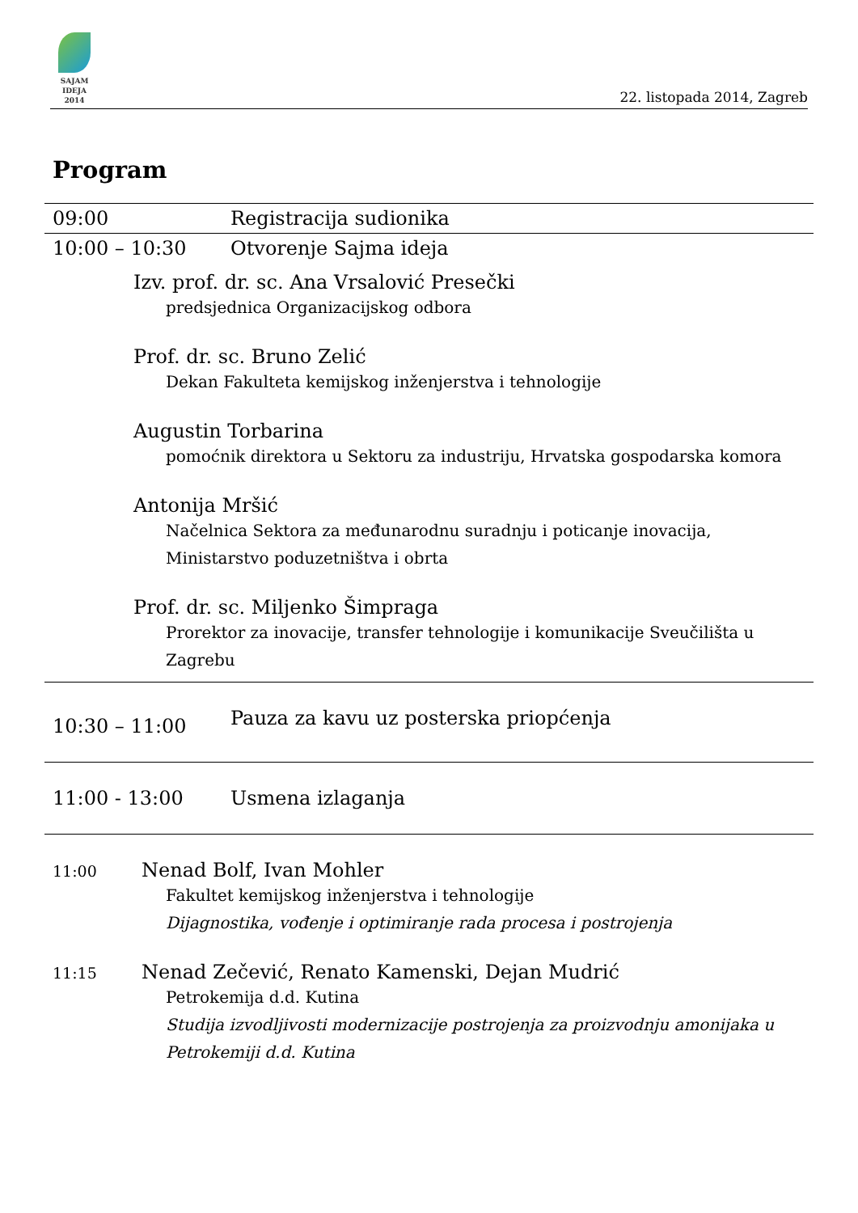SAJAM
IDEJA
2014
22. listopada 2014, Zagreb
Program
| 09:00 | Registracija sudionika |
| 10:00 – 10:30 | Otvorenje Sajma ideja |
| Izv. prof. dr. sc. Ana Vrsalović Presečki predsjednica Organizacijskog odbora Prof. dr. sc. Bruno Zelić Dekan Fakulteta kemijskog inženjerstva i tehnologije Augustin Torbarina pomoćnik direktora u Sektoru za industriju, Hrvatska gospodarska komora Antonija Mršić Načelnica Sektora za međunarodnu suradnju i poticanje inovacija, Ministarstvo poduzetništva i obrta Prof. dr. sc. Miljenko Šimpraga Prorektor za inovacije, transfer tehnologije i komunikacije Sveučilišta u Zagrebu | |
| 10:30 – 11:00 | Pauza za kavu uz posterska priopćenja |
| 11:00 - 13:00 | Usmena izlaganja |
| 11:00 Nenad Bolf, Ivan Mohler Fakultet kemijskog inženjerstva i tehnologije Dijagnostika, vođenje i optimiranje rada procesa i postrojenja 11:15 Nenad Zečević, Renato Kamenski, Dejan Mudrić Petrokemija d.d. Kutina Studija izvodljivosti modernizacije postrojenja za proizvodnju amonijaka u Petrokemiji d.d. Kutina | |